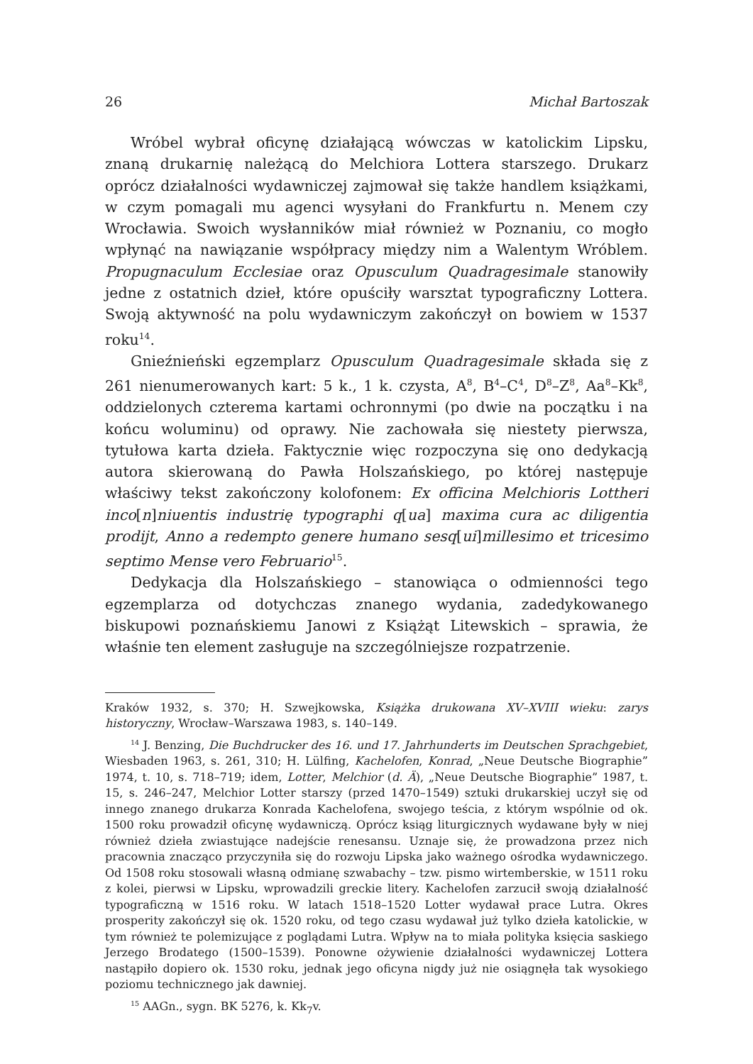26 Michał Bartoszak
Wróbel wybrał oficynę działającą wówczas w katolickim Lipsku, znaną drukarnię należącą do Melchiora Lottera starszego. Drukarz oprócz działalności wydawniczej zajmował się także handlem książkami, w czym pomagali mu agenci wysyłani do Frankfurtu n. Menem czy Wrocławia. Swoich wysłanników miał również w Poznaniu, co mogło wpłynąć na nawiązanie współpracy między nim a Walentym Wróblem. Propugnaculum Ecclesiae oraz Opusculum Quadragesimale stanowiły jedne z ostatnich dzieł, które opuściły warsztat typograficzny Lottera. Swoją aktywność na polu wydawniczym zakończył on bowiem w 1537 roku<sup>14</sup>.
Gnieźnieński egzemplarz Opusculum Quadragesimale składa się z 261 nienumerowanych kart: 5 k., 1 k. czysta, A<sup>8</sup>, B<sup>4</sup>–C<sup>4</sup>, D<sup>8</sup>–Z<sup>8</sup>, Aa<sup>8</sup>–Kk<sup>8</sup>, oddzielonych czterema kartami ochronnymi (po dwie na początku i na końcu woluminu) od oprawy. Nie zachowała się niestety pierwsza, tytułowa karta dzieła. Faktycznie więc rozpoczyna się ono dedykacją autora skierowaną do Pawła Holszańskiego, po której następuje właściwy tekst zakończony kolofonem: Ex officina Melchioris Lottheri inco[n]niuentis industrię typographi q[ua] maxima cura ac diligentia prodijt, Anno a redempto genere humano sesq[ui]millesimo et tricesimo septimo Mense vero Februario<sup>15</sup>.
Dedykacja dla Holszańskiego – stanowiąca o odmienności tego egzemplarza od dotychczas znanego wydania, zadedykowanego biskupowi poznańskiemu Janowi z Książąt Litewskich – sprawia, że właśnie ten element zasługuje na szczególniejsze rozpatrzenie.
Kraków 1932, s. 370; H. Szwejkowska, Książka drukowana XV–XVIII wieku: zarys historyczny, Wrocław–Warszawa 1983, s. 140–149.
<sup>14</sup> J. Benzing, Die Buchdrucker des 16. und 17. Jahrhunderts im Deutschen Sprachgebiet, Wiesbaden 1963, s. 261, 310; H. Lülfing, Kachelofen, Konrad, „Neue Deutsche Biographie” 1974, t. 10, s. 718–719; idem, Lotter, Melchior (d. Ä), „Neue Deutsche Biographie” 1987, t. 15, s. 246–247, Melchior Lotter starszy (przed 1470–1549) sztuki drukarskiej uczył się od innego znanego drukarza Konrada Kachelofena, swojego teścia, z którym wspólnie od ok. 1500 roku prowadził oficynę wydawniczą. Oprócz ksiąg liturgicznych wydawane były w niej również dzieła zwiastujące nadejście renesansu. Uznaje się, że prowadzona przez nich pracownia znacząco przyczyniła się do rozwoju Lipska jako ważnego ośrodka wydawniczego. Od 1508 roku stosowali własną odmianę szwabachy – tzw. pismo wirtemberskie, w 1511 roku z kolei, pierwsi w Lipsku, wprowadzili greckie litery. Kachelofen zarzucił swoją działalność typograficzną w 1516 roku. W latach 1518–1520 Lotter wydawał prace Lutra. Okres prosperity zakończył się ok. 1520 roku, od tego czasu wydawał już tylko dzieła katolickie, w tym również te polemizujące z poglądami Lutra. Wpływ na to miała polityka księcia saskiego Jerzego Brodatego (1500–1539). Ponowne ożywienie działalności wydawniczej Lottera nastąpiło dopiero ok. 1530 roku, jednak jego oficyna nigdy już nie osiągnęła tak wysokiego poziomu technicznego jak dawniej.
<sup>15</sup> AAGn., sygn. BK 5276, k. Kk<sub>7</sub>v.